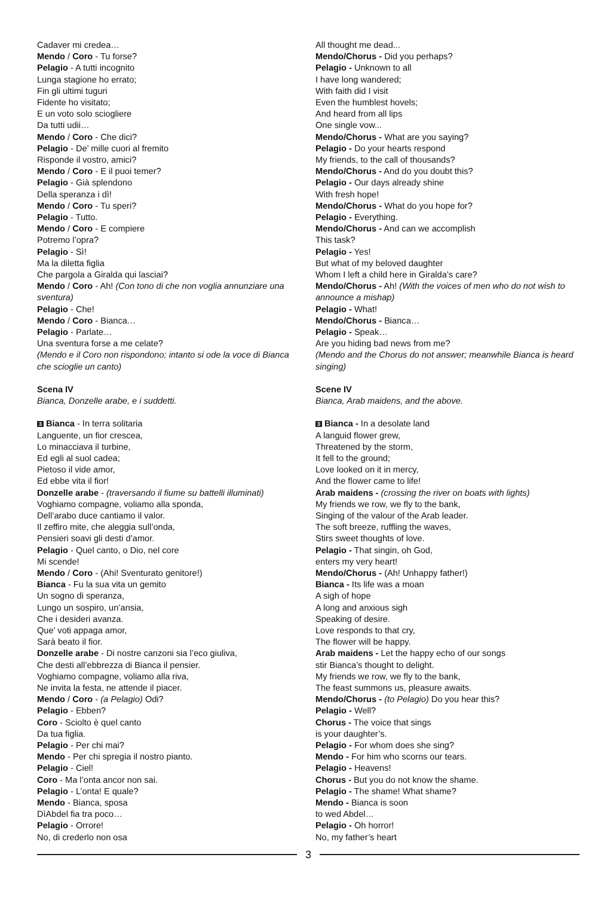Cadaver mi credea…
Mendo / Coro - Tu forse?
Pelagio - A tutti incognito
Lunga stagione ho errato;
Fin gli ultimi tuguri
Fidente ho visitato;
E un voto solo sciogliere
Da tutti udii…
Mendo / Coro - Che dici?
Pelagio - De’ mille cuori al fremito
Risponde il vostro, amici?
Mendo / Coro - E il puoi temer?
Pelagio - Già splendono
Della speranza i dì!
Mendo / Coro - Tu speri?
Pelagio - Tutto.
Mendo / Coro - E compiere
Potremo l’opra?
Pelagio - Sì!
Ma la diletta figlia
Che pargola a Giralda qui lasciai?
Mendo / Coro - Ah! (Con tono di che non voglia annunziare una sventura)
Pelagio - Che!
Mendo / Coro - Bianca…
Pelagio - Parlate…
Una sventura forse a me celate?
(Mendo e il Coro non rispondono; intanto si ode la voce di Bianca che scioglie un canto)
Scena IV
Bianca, Donzelle arabe, e i suddetti.
3 Bianca - In terra solitaria
Languente, un fior crescea,
Lo minacciava il turbine,
Ed egli al suol cadea;
Pietoso il vide amor,
Ed ebbe vita il fior!
Donzelle arabe - (traversando il fiume su battelli illuminati)
Voghiamo compagne, voliamo alla sponda,
Dell’arabo duce cantiamo il valor.
Il zeffiro mite, che aleggia sull’onda,
Pensieri soavi gli desti d’amor.
Pelagio - Quel canto, o Dio, nel core
Mi scende!
Mendo / Coro - (Ahi! Sventurato genitore!)
Bianca - Fu la sua vita un gemito
Un sogno di speranza,
Lungo un sospiro, un’ansia,
Che i desideri avanza.
Que’ voti appaga amor,
Sarà beato il fior.
Donzelle arabe - Di nostre canzoni sia l’eco giuliva,
Che desti all’ebbrezza di Bianca il pensier.
Voghiamo compagne, voliamo alla riva,
Ne invita la festa, ne attende il piacer.
Mendo / Coro - (a Pelagio) Odi?
Pelagio - Ebben?
Coro - Sciolto è quel canto
Da tua figlia.
Pelagio - Per chi mai?
Mendo - Per chi spregia il nostro pianto.
Pelagio - Ciel!
Coro - Ma l’onta ancor non sai.
Pelagio - L’onta! E quale?
Mendo - Bianca, sposa
DìAbdel fia tra poco…
Pelagio - Orrore!
No, di crederlo non osa
All thought me dead...
Mendo/Chorus - Did you perhaps?
Pelagio - Unknown to all
I have long wandered;
With faith did I visit
Even the humblest hovels;
And heard from all lips
One single vow...
Mendo/Chorus - What are you saying?
Pelagio - Do your hearts respond
My friends, to the call of thousands?
Mendo/Chorus - And do you doubt this?
Pelagio - Our days already shine
With fresh hope!
Mendo/Chorus - What do you hope for?
Pelagio - Everything.
Mendo/Chorus - And can we accomplish
This task?
Pelagio - Yes!
But what of my beloved daughter
Whom I left a child here in Giralda’s care?
Mendo/Chorus - Ah! (With the voices of men who do not wish to announce a mishap)
Pelagio - What!
Mendo/Chorus - Bianca…
Pelagio - Speak…
Are you hiding bad news from me?
(Mendo and the Chorus do not answer; meanwhile Bianca is heard singing)
Scene IV
Bianca, Arab maidens, and the above.
3 Bianca - In a desolate land
A languid flower grew,
Threatened by the storm,
It fell to the ground;
Love looked on it in mercy,
And the flower came to life!
Arab maidens - (crossing the river on boats with lights)
My friends we row, we fly to the bank,
Singing of the valour of the Arab leader.
The soft breeze, ruffling the waves,
Stirs sweet thoughts of love.
Pelagio - That singin, oh God,
enters my very heart!
Mendo/Chorus - (Ah! Unhappy father!)
Bianca - Its life was a moan
A sigh of hope
A long and anxious sigh
Speaking of desire.
Love responds to that cry,
The flower will be happy.
Arab maidens - Let the happy echo of our songs
stir Bianca’s thought to delight.
My friends we row, we fly to the bank,
The feast summons us, pleasure awaits.
Mendo/Chorus - (to Pelagio) Do you hear this?
Pelagio - Well?
Chorus - The voice that sings
is your daughter’s.
Pelagio - For whom does she sing?
Mendo - For him who scorns our tears.
Pelagio - Heavens!
Chorus - But you do not know the shame.
Pelagio - The shame! What shame?
Mendo - Bianca is soon
to wed Abdel…
Pelagio - Oh horror!
No, my father’s heart
3